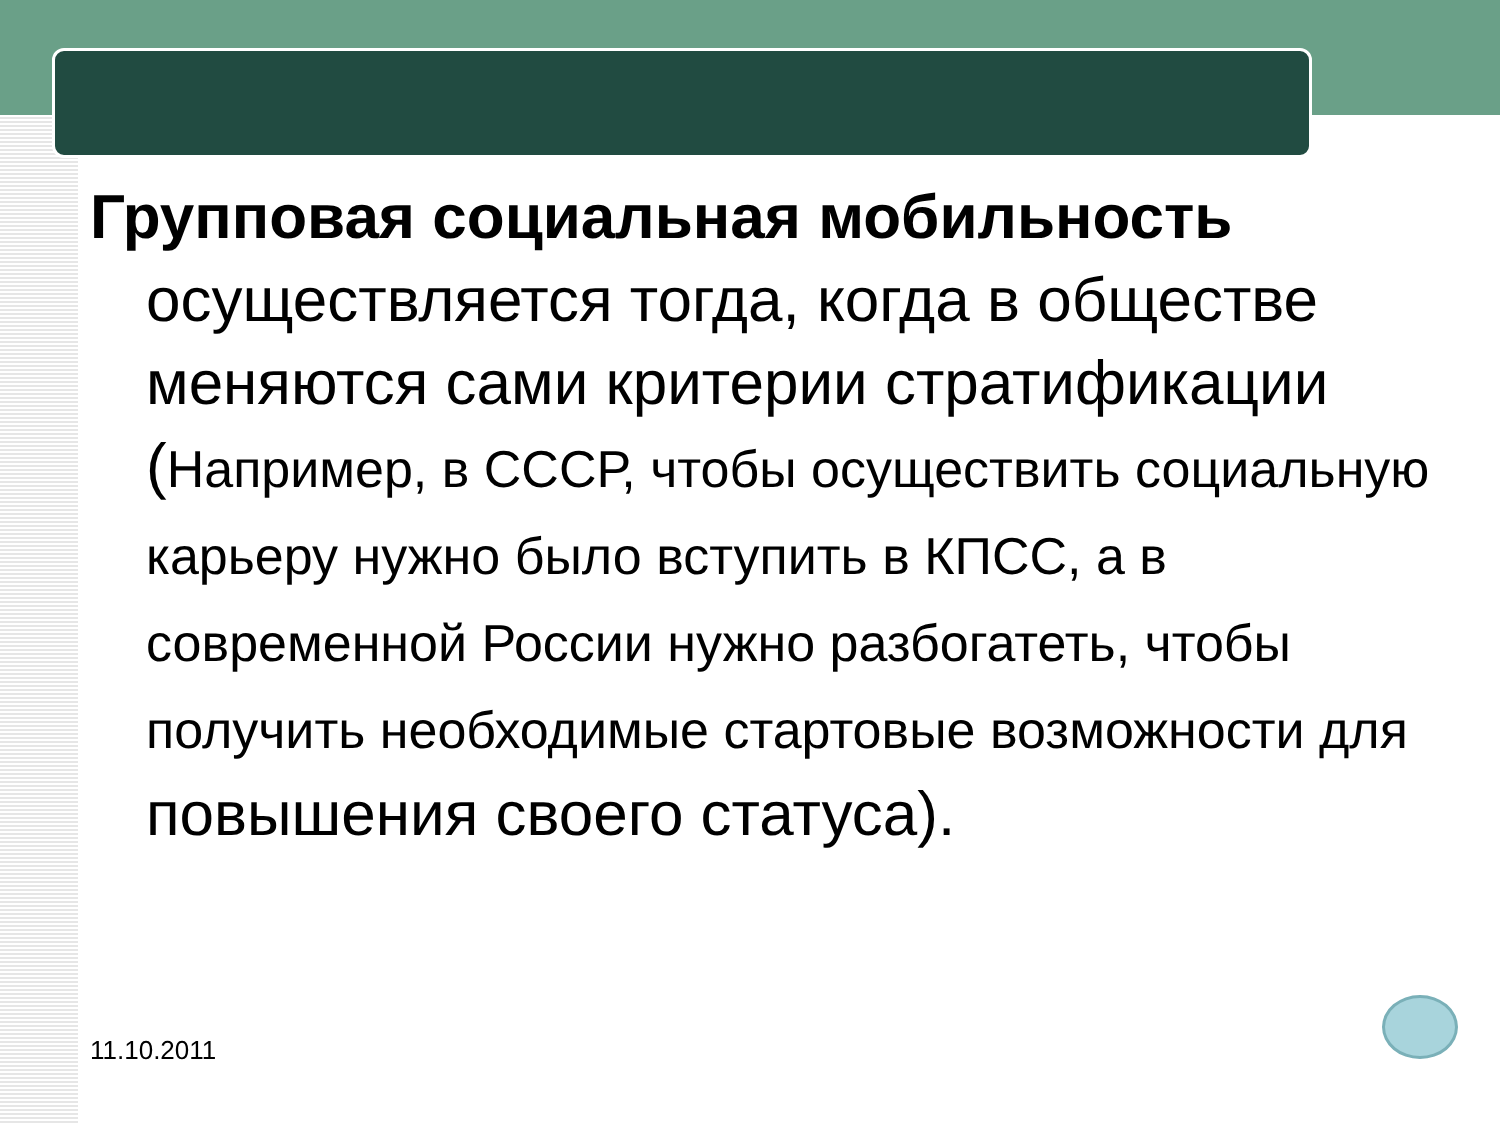Групповая социальная мобильность
осуществляется тогда, когда в обществе меняются сами критерии стратификации (Например, в СССР, чтобы осуществить социальную карьеру нужно было вступить в КПСС, а в современной России нужно разбогатеть, чтобы получить необходимые стартовые возможности для повышения своего статуса).
11.10.2011